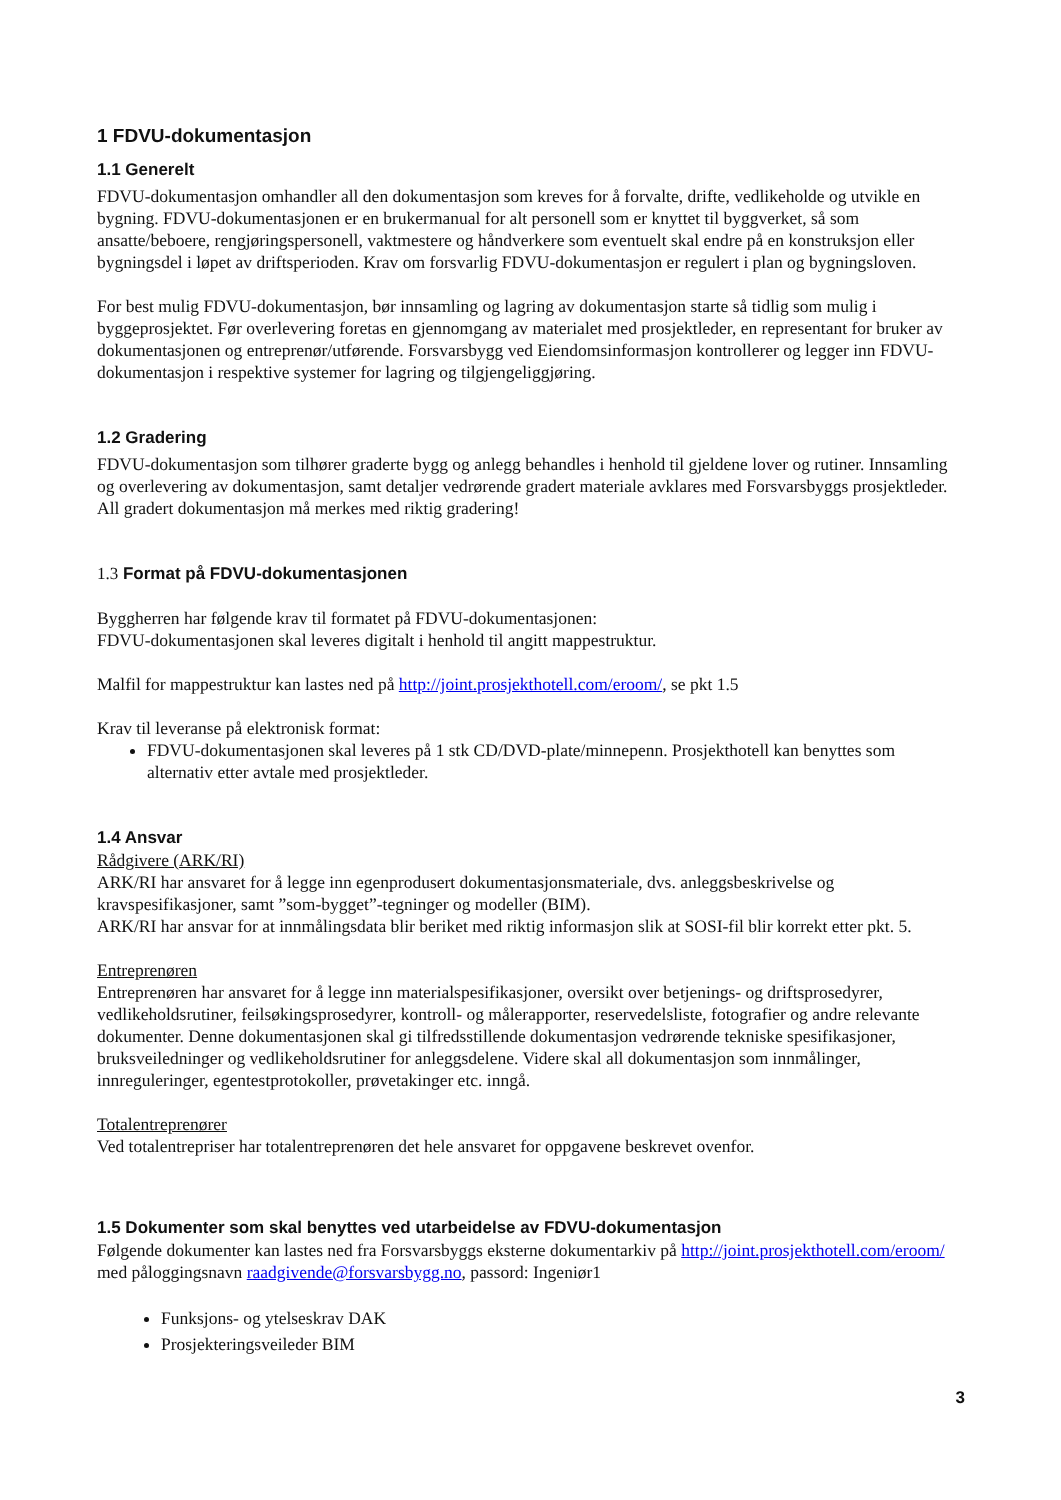1 FDVU-dokumentasjon
1.1 Generelt
FDVU-dokumentasjon omhandler all den dokumentasjon som kreves for å forvalte, drifte, vedlikeholde og utvikle en bygning. FDVU-dokumentasjonen er en brukermanual for alt personell som er knyttet til byggverket, så som ansatte/beboere, rengjøringspersonell, vaktmestere og håndverkere som eventuelt skal endre på en konstruksjon eller bygningsdel i løpet av driftsperioden. Krav om forsvarlig FDVU-dokumentasjon er regulert i plan og bygningsloven.
For best mulig FDVU-dokumentasjon, bør innsamling og lagring av dokumentasjon starte så tidlig som mulig i byggeprosjektet. Før overlevering foretas en gjennomgang av materialet med prosjektleder, en representant for bruker av dokumentasjonen og entreprenør/utførende. Forsvarsbygg ved Eiendomsinformasjon kontrollerer og legger inn FDVU-dokumentasjon i respektive systemer for lagring og tilgjengeliggjøring.
1.2 Gradering
FDVU-dokumentasjon som tilhører graderte bygg og anlegg behandles i henhold til gjeldene lover og rutiner. Innsamling og overlevering av dokumentasjon, samt detaljer vedrørende gradert materiale avklares med Forsvarsbyggs prosjektleder. All gradert dokumentasjon må merkes med riktig gradering!
1.3 Format på FDVU-dokumentasjonen
Byggherren har følgende krav til formatet på FDVU-dokumentasjonen:
FDVU-dokumentasjonen skal leveres digitalt i henhold til angitt mappestruktur.
Malfil for mappestruktur kan lastes ned på http://joint.prosjekthotell.com/eroom/, se pkt 1.5
Krav til leveranse på elektronisk format:
FDVU-dokumentasjonen skal leveres på 1 stk CD/DVD-plate/minnepenn. Prosjekthotell kan benyttes som alternativ etter avtale med prosjektleder.
1.4 Ansvar
Rådgivere (ARK/RI)
ARK/RI har ansvaret for å legge inn egenprodusert dokumentasjonsmateriale, dvs. anleggsbeskrivelse og kravspesifikasjoner, samt ”som-bygget”-tegninger og modeller (BIM).
ARK/RI har ansvar for at innmålingsdata blir beriket med riktig informasjon slik at SOSI-fil blir korrekt etter pkt. 5.
Entreprenøren
Entreprenøren har ansvaret for å legge inn materialspesifikasjoner, oversikt over betjenings- og driftsprosedyrer, vedlikeholdsrutiner, feilsøkingsprosedyrer, kontroll- og målerapporter, reservedelsliste, fotografier og andre relevante dokumenter. Denne dokumentasjonen skal gi tilfredsstillende dokumentasjon vedrørende tekniske spesifikasjoner, bruksveiledninger og vedlikeholdsrutiner for anleggsdelene. Videre skal all dokumentasjon som innmålinger, innreguleringer, egentestprotokoller, prøvetakinger etc. inngå.
Totalentreprenører
Ved totalentrepriser har totalentreprenøren det hele ansvaret for oppgavene beskrevet ovenfor.
1.5 Dokumenter som skal benyttes ved utarbeidelse av FDVU-dokumentasjon
Følgende dokumenter kan lastes ned fra Forsvarsbyggs eksterne dokumentarkiv på http://joint.prosjekthotell.com/eroom/ med påloggingsnavn raadgivende@forsvarsbygg.no, passord: Ingeniør1
Funksjons- og ytelseskrav DAK
Prosjekteringsveileder BIM
3